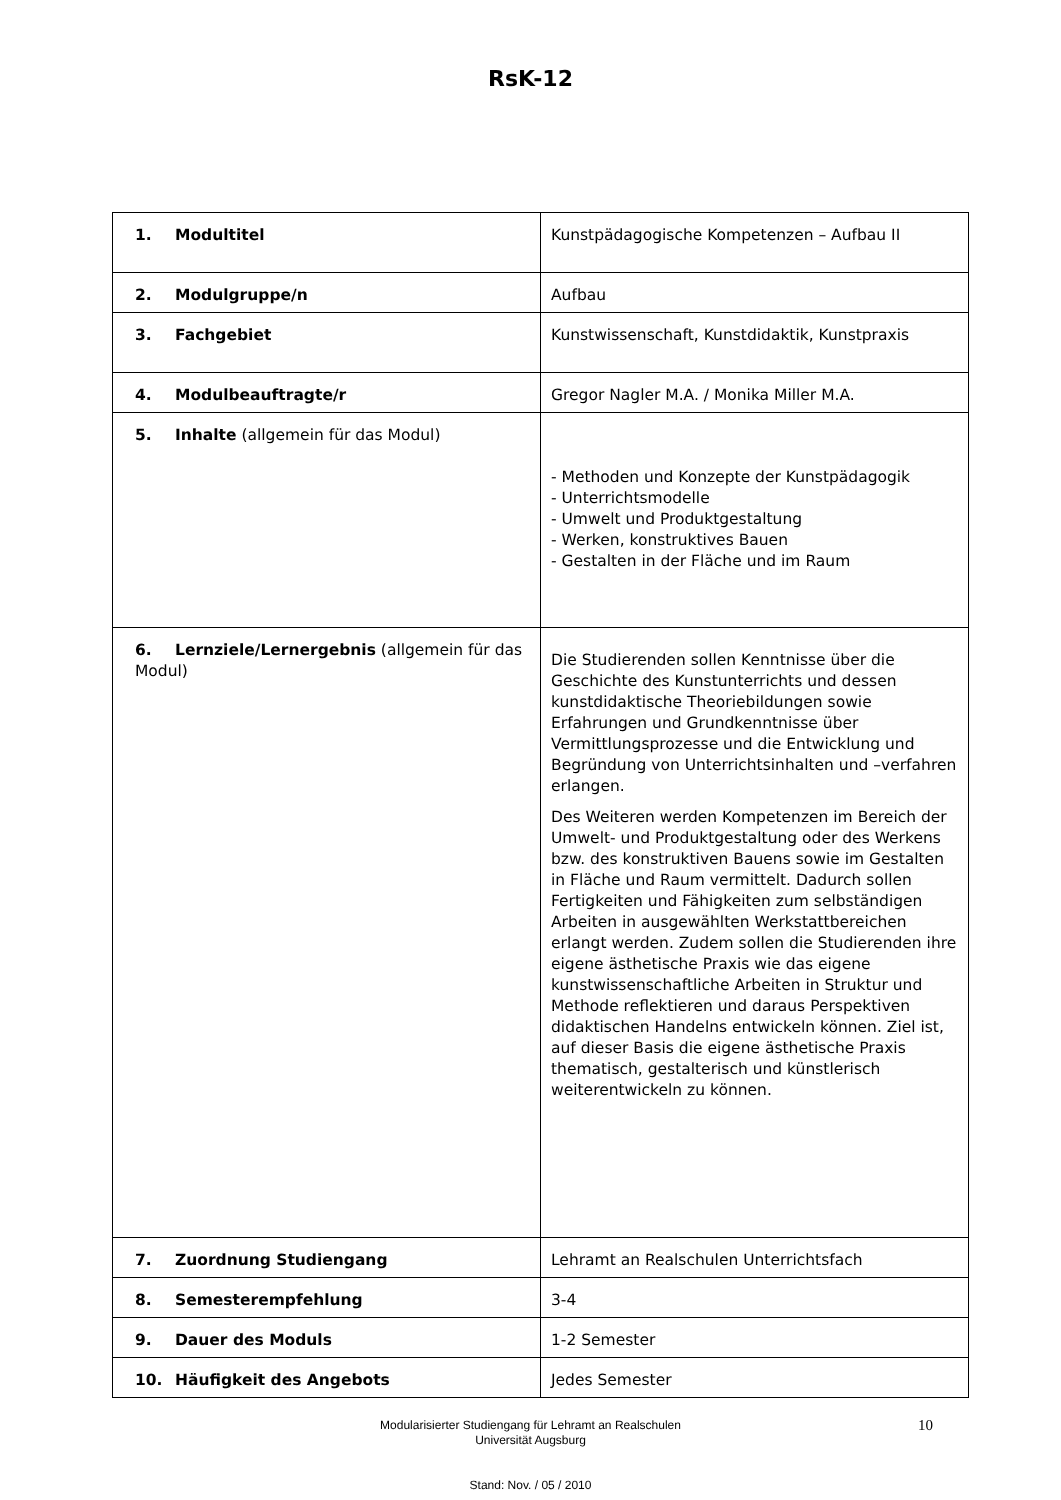RsK-12
| 1. Modultitel | Kunstpädagogische Kompetenzen – Aufbau II |
| 2. Modulgruppe/n | Aufbau |
| 3. Fachgebiet | Kunstwissenschaft, Kunstdidaktik, Kunstpraxis |
| 4. Modulbeauftragte/r | Gregor Nagler M.A. / Monika Miller M.A. |
| 5. Inhalte (allgemein für das Modul) | - Methoden und Konzepte der Kunstpädagogik - Unterrichtsmodelle - Umwelt und Produktgestaltung - Werken, konstruktives Bauen - Gestalten in der Fläche und im Raum |
| 6. Lernziele/Lernergebnis (allgemein für das Modul) | Die Studierenden sollen Kenntnisse über die Geschichte des Kunstunterrichts und dessen kunstdidaktische Theoriebildungen sowie Erfahrungen und Grundkenntnisse über Vermittlungsprozesse und die Entwicklung und Begründung von Unterrichtsinhalten und –verfahren erlangen. Des Weiteren werden Kompetenzen im Bereich der Umwelt- und Produktgestaltung oder des Werkens bzw. des konstruktiven Bauens sowie im Gestalten in Fläche und Raum vermittelt. Dadurch sollen Fertigkeiten und Fähigkeiten zum selbständigen Arbeiten in ausgewählten Werkstattbereichen erlangt werden. Zudem sollen die Studierenden ihre eigene ästhetische Praxis wie das eigene kunstwissenschaftliche Arbeiten in Struktur und Methode reflektieren und daraus Perspektiven didaktischen Handelns entwickeln können. Ziel ist, auf dieser Basis die eigene ästhetische Praxis thematisch, gestalterisch und künstlerisch weiterentwickeln zu können. |
| 7. Zuordnung Studiengang | Lehramt an Realschulen Unterrichtsfach |
| 8. Semesterempfehlung | 3-4 |
| 9. Dauer des Moduls | 1-2 Semester |
| 10. Häufigkeit des Angebots | Jedes Semester |
Modularisierter Studiengang für Lehramt an Realschulen
Universität Augsburg
10
Stand: Nov. / 05 / 2010